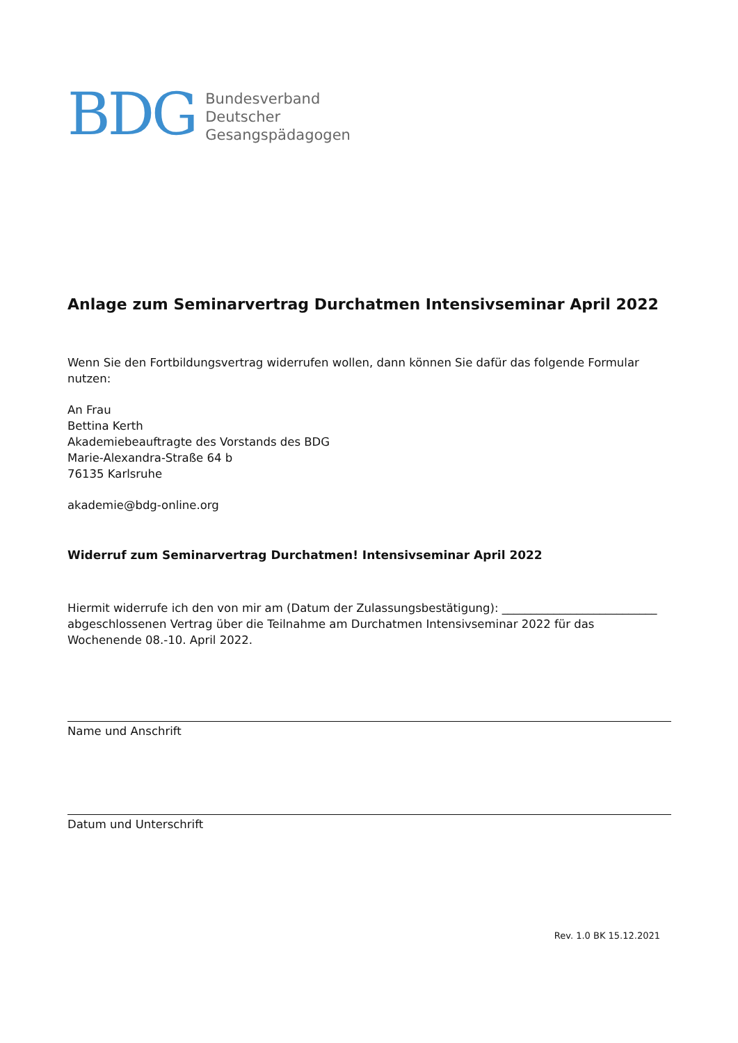BDG
Bundesverband
Deutscher
Gesangspädagogen
Anlage zum Seminarvertrag Durchatmen Intensivseminar April 2022
Wenn Sie den Fortbildungsvertrag widerrufen wollen, dann können Sie dafür das folgende Formular nutzen:
An Frau
Bettina Kerth
Akademiebeauftragte des Vorstands des BDG
Marie-Alexandra-Straße 64 b
76135 Karlsruhe
akademie@bdg-online.org
Widerruf zum Seminarvertrag Durchatmen! Intensivseminar April 2022
Hiermit widerrufe ich den von mir am (Datum der Zulassungsbestätigung): ___________________________ abgeschlossenen Vertrag über die Teilnahme am Durchatmen Intensivseminar 2022 für das Wochenende 08.-10. April 2022.
Name und Anschrift
Datum und Unterschrift
Rev. 1.0 BK 15.12.2021